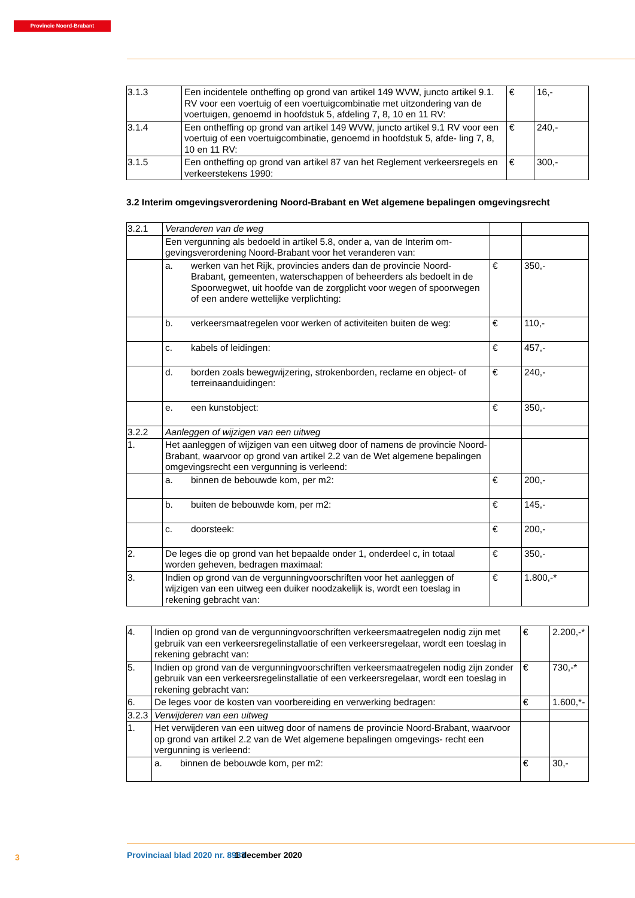Provincie Noord-Brabant
| 3.1.3 | Een incidentele ontheffing op grond van artikel 149 WVW, juncto artikel 9.1. RV voor een voertuig of een voertuigcombinatie met uitzondering van de voertuigen, genoemd in hoofdstuk 5, afdeling 7, 8, 10 en 11 RV: | € | 16,- |
| 3.1.4 | Een ontheffing op grond van artikel 149 WVW, juncto artikel 9.1 RV voor een voertuig of een voertuigcombinatie, genoemd in hoofdstuk 5, afde- ling 7, 8, 10 en 11 RV: | € | 240,- |
| 3.1.5 | Een ontheffing op grond van artikel 87 van het Reglement verkeersregels en verkeerstekens 1990: | € | 300,- |
3.2 Interim omgevingsverordening Noord-Brabant en Wet algemene bepalingen omgevingsrecht
| 3.2.1 | Veranderen van de weg | | |
| | Een vergunning als bedoeld in artikel 5.8, onder a, van de Interim om- gevingsverordening Noord-Brabant voor het veranderen van: | | |
| | a. werken van het Rijk, provincies anders dan de provincie Noord- Brabant, gemeenten, waterschappen of beheerders als bedoelt in de Spoorwegwet, uit hoofde van de zorgplicht voor wegen of spoorwegen of een andere wettelijke verplichting: | € | 350,- |
| | b. verkeersmaatregelen voor werken of activiteiten buiten de weg: | € | 110,- |
| | c. kabels of leidingen: | € | 457,- |
| | d. borden zoals bewegwijzering, strokenborden, reclame en object- of terreinaanduidingen: | € | 240,- |
| | e. een kunstobject: | € | 350,- |
| 3.2.2 | Aanleggen of wijzigen van een uitweg | | |
| 1. | Het aanleggen of wijzigen van een uitweg door of namens de provincie Noord-Brabant, waarvoor op grond van artikel 2.2 van de Wet algemene bepalingen omgevingsrecht een vergunning is verleend: | | |
| | a. binnen de bebouwde kom, per m2: | € | 200,- |
| | b. buiten de bebouwde kom, per m2: | € | 145,- |
| | c. doorsteek: | € | 200,- |
| 2. | De leges die op grond van het bepaalde onder 1, onderdeel c, in totaal worden geheven, bedragen maximaal: | € | 350,- |
| 3. | Indien op grond van de vergunningvoorschriften voor het aanleggen of wijzigen van een uitweg een duiker noodzakelijk is, wordt een toeslag in rekening gebracht van: | € | 1.800,-* |
| 4. | Indien op grond van de vergunningvoorschriften verkeersmaatregelen nodig zijn met gebruik van een verkeersregelinstallatie of een verkeersregelaar, wordt een toeslag in rekening gebracht van: | € | 2.200,-* |
| 5. | Indien op grond van de vergunningvoorschriften verkeersmaatregelen nodig zijn zonder gebruik van een verkeersregelinstallatie of een verkeersregelaar, wordt een toeslag in rekening gebracht van: | € | 730,-* |
| 6. | De leges voor de kosten van voorbereiding en verwerking bedragen: | € | 1.600,*- |
| 3.2.3 | Verwijderen van een uitweg | | |
| 1. | Het verwijderen van een uitweg door of namens de provincie Noord-Brabant, waarvoor op grond van artikel 2.2 van de Wet algemene bepalingen omgevings- recht een vergunning is verleend: | | |
| | a. binnen de bebouwde kom, per m2: | € | 30,- |
3 Provinciaal blad 2020 nr. 8933 1 december 2020